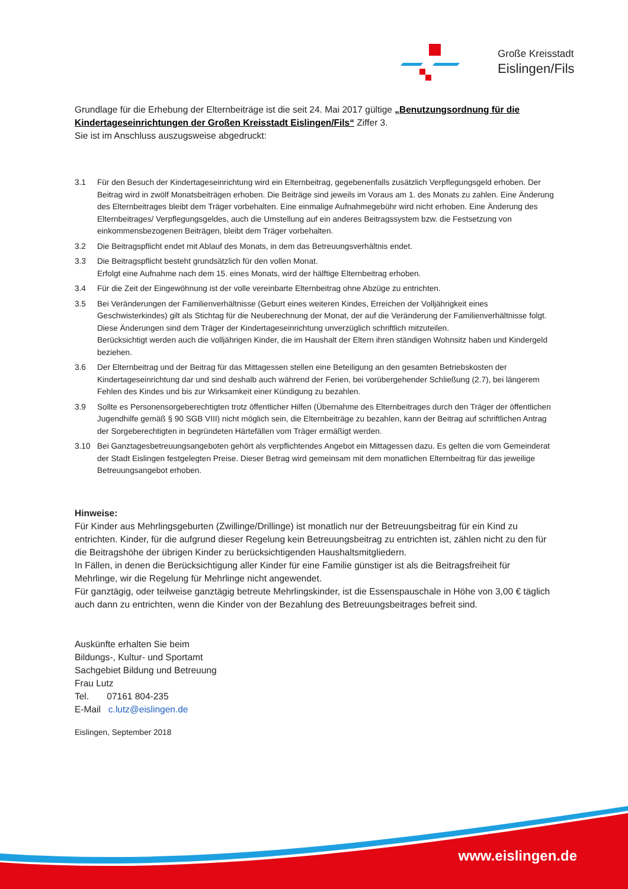Große Kreisstadt
Eislingen/Fils
Grundlage für die Erhebung der Elternbeiträge ist die seit 24. Mai 2017 gültige „Benutzungsordnung für die Kindertageseinrichtungen der Großen Kreisstadt Eislingen/Fils“ Ziffer 3.
Sie ist im Anschluss auszugsweise abgedruckt:
3.1 Für den Besuch der Kindertageseinrichtung wird ein Elternbeitrag, gegebenenfalls zusätzlich Verpflegungsgeld erhoben. Der Beitrag wird in zwölf Monatsbeiträgen erhoben. Die Beiträge sind jeweils im Voraus am 1. des Monats zu zahlen. Eine Änderung des Elternbeitrages bleibt dem Träger vorbehalten. Eine einmalige Aufnahmegebühr wird nicht erhoben. Eine Änderung des Elternbeitrages/ Verpflegungsgeldes, auch die Umstellung auf ein anderes Beitragssystem bzw. die Festsetzung von einkommensbezogenen Beiträgen, bleibt dem Träger vorbehalten.
3.2 Die Beitragspflicht endet mit Ablauf des Monats, in dem das Betreuungsverhältnis endet.
3.3 Die Beitragspflicht besteht grundsätzlich für den vollen Monat.
Erfolgt eine Aufnahme nach dem 15. eines Monats, wird der hälftige Elternbeitrag erhoben.
3.4 Für die Zeit der Eingewöhnung ist der volle vereinbarte Elternbeitrag ohne Abzüge zu entrichten.
3.5 Bei Veränderungen der Familienverhältnisse (Geburt eines weiteren Kindes, Erreichen der Volljährigkeit eines Geschwisterkindes) gilt als Stichtag für die Neuberechnung der Monat, der auf die Veränderung der Familienverhältnisse folgt.
Diese Änderungen sind dem Träger der Kindertageseinrichtung unverzüglich schriftlich mitzuteilen.
Berücksichtigt werden auch die volljährigen Kinder, die im Haushalt der Eltern ihren ständigen Wohnsitz haben und Kindergeld beziehen.
3.6 Der Elternbeitrag und der Beitrag für das Mittagessen stellen eine Beteiligung an den gesamten Betriebskosten der Kindertageseinrichtung dar und sind deshalb auch während der Ferien, bei vorübergehender Schließung (2.7), bei längerem Fehlen des Kindes und bis zur Wirksamkeit einer Kündigung zu bezahlen.
3.9 Sollte es Personensorgeberechtigten trotz öffentlicher Hilfen (Übernahme des Elternbeitrages durch den Träger der öffentlichen Jugendhilfe gemäß § 90 SGB VIII) nicht möglich sein, die Elternbeiträge zu bezahlen, kann der Beitrag auf schriftlichen Antrag der Sorgeberechtigten in begründeten Härtefällen vom Träger ermäßigt werden.
3.10 Bei Ganztagesbetreuungsangeboten gehört als verpflichtendes Angebot ein Mittagessen dazu. Es gelten die vom Gemeinderat der Stadt Eislingen festgelegten Preise. Dieser Betrag wird gemeinsam mit dem monatlichen Elternbeitrag für das jeweilige Betreuungsangebot erhoben.
Hinweise:
Für Kinder aus Mehrlingsgeburten (Zwillinge/Drillinge) ist monatlich nur der Betreuungsbeitrag für ein Kind zu entrichten. Kinder, für die aufgrund dieser Regelung kein Betreuungsbeitrag zu entrichten ist, zählen nicht zu den für die Beitragshöhe der übrigen Kinder zu berücksichtigenden Haushaltsmitgliedern.
In Fällen, in denen die Berücksichtigung aller Kinder für eine Familie günstiger ist als die Beitragsfreiheit für Mehrlinge, wir die Regelung für Mehrlinge nicht angewendet.
Für ganztägig, oder teilweise ganztägig betreute Mehrlingskinder, ist die Essenspauschale in Höhe von 3,00 € täglich auch dann zu entrichten, wenn die Kinder von der Bezahlung des Betreuungsbeitrages befreit sind.
Auskünfte erhalten Sie beim
Bildungs-, Kultur- und Sportamt
Sachgebiet Bildung und Betreuung
Frau Lutz
Tel. 07161 804-235
E-Mail c.lutz@eislingen.de
Eislingen, September 2018
www.eislingen.de